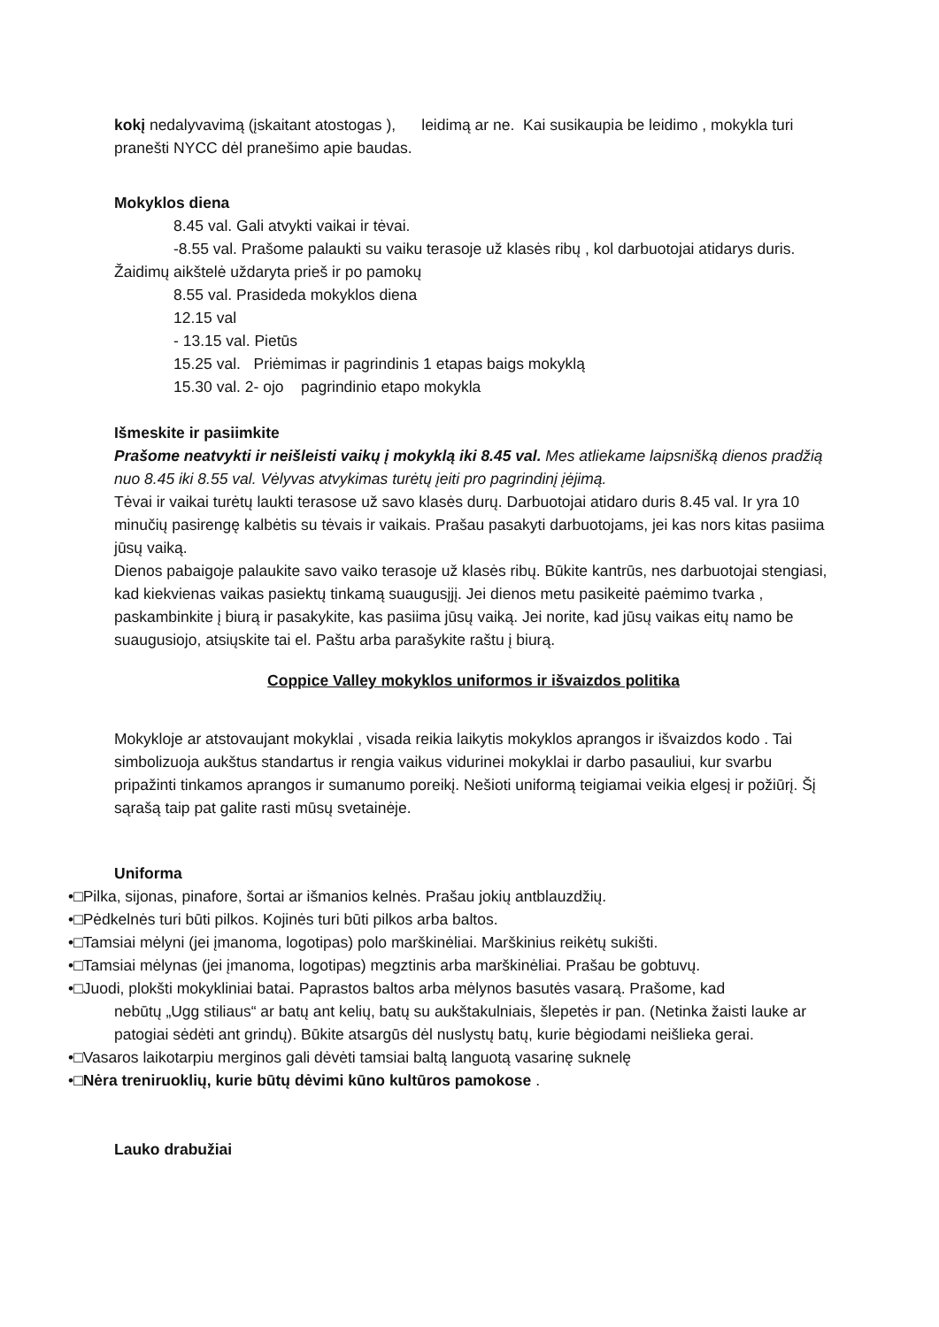kokį nedalyvavimą (įskaitant atostogas ), leidimą ar ne. Kai susikaupia be leidimo , mokykla turi pranešti NYCC dėl pranešimo apie baudas.
Mokyklos diena
8.45 val. Gali atvykti vaikai ir tėvai.
-8.55 val. Prašome palaukti su vaiku terasoje už klasės ribų , kol darbuotojai atidarys duris. Žaidimų aikštelė uždaryta prieš ir po pamokų
8.55 val. Prasideda mokyklos diena
12.15 val
- 13.15 val. Pietūs
15.25 val. Priėmimas ir pagrindinis 1 etapas baigs mokyklą
15.30 val. 2- ojo pagrindinio etapo mokykla
Išmeskite ir pasiimkite
Prašome neatvykti ir neišleisti vaikų į mokyklą iki 8.45 val. Mes atliekame laipsnišką dienos pradžią nuo 8.45 iki 8.55 val. Vėlyvas atvykimas turėtų įeiti pro pagrindinį įėjimą.
Tėvai ir vaikai turėtų laukti terasose už savo klasės durų. Darbuotojai atidaro duris 8.45 val. Ir yra 10 minučių pasirengę kalbėtis su tėvais ir vaikais. Prašau pasakyti darbuotojams, jei kas nors kitas pasiima jūsų vaiką.
Dienos pabaigoje palaukite savo vaiko terasoje už klasės ribų. Būkite kantrūs, nes darbuotojai stengiasi, kad kiekvienas vaikas pasiektų tinkamą suaugusįjį. Jei dienos metu pasikeitė paėmimo tvarka , paskambinkite į biurą ir pasakykite, kas pasiima jūsų vaiką. Jei norite, kad jūsų vaikas eitų namo be suaugusiojo, atsiųskite tai el. Paštu arba parašykite raštu į biurą.
Coppice Valley mokyklos uniformos ir išvaizdos politika
Mokykloje ar atstovaujant mokyklai , visada reikia laikytis mokyklos aprangos ir išvaizdos kodo . Tai simbolizuoja aukštus standartus ir rengia vaikus vidurinei mokyklai ir darbo pasauliui, kur svarbu pripažinti tinkamos aprangos ir sumanumo poreikį. Nešioti uniformą teigiamai veikia elgesį ir požiūrį. Šį sąrašą taip pat galite rasti mūsų svetainėje.
Uniforma
•□Pilka, sijonas, pinafore, šortai ar išmanios kelnės. Prašau jokių antblauzdžių.
•□Pėdkelnės turi būti pilkos. Kojinės turi būti pilkos arba baltos.
•□Tamsiai mėlyni (jei įmanoma, logotipas) polo marškinėliai. Marškinius reikėtų sukišti.
•□Tamsiai mėlynas (jei įmanoma, logotipas) megztinis arba marškinėliai. Prašau be gobtuvų.
•□Juodi, plokšti mokykliniai batai. Paprastos baltos arba mėlynos basutės vasarą. Prašome, kad
nebūtų „Ugg stiliaus“ ar batų ant kelių, batų su aukštakulniais, šlepetės ir pan. (Netinka žaisti lauke ar patogiai sėdėti ant grindų). Būkite atsargūs dėl nuslystų batų, kurie bėgiodami neišlieka gerai.
•□Vasaros laikotarpiu merginos gali dėvėti tamsiai baltą languotą vasarinę suknelę
•□Nėra treniruoklių, kurie būtų dėvimi kūno kultūros pamokose .
Lauko drabužiai